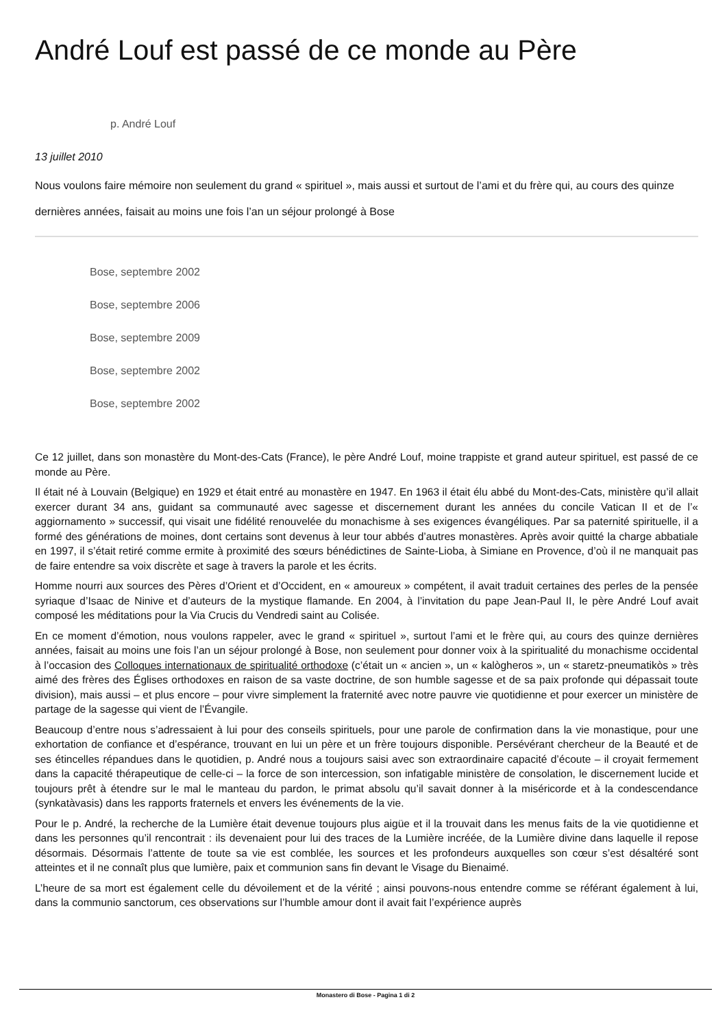André Louf est passé de ce monde au Père
p. André Louf
13 juillet 2010
Nous voulons faire mémoire non seulement du grand « spirituel », mais aussi et surtout de l’ami et du frère qui, au cours des quinze dernières années, faisait au moins une fois l’an un séjour prolongé à Bose
Bose, septembre 2002
Bose, septembre 2006
Bose, septembre 2009
Bose, septembre 2002
Bose, septembre 2002
Ce 12 juillet, dans son monastère du Mont-des-Cats (France), le père André Louf, moine trappiste et grand auteur spirituel, est passé de ce monde au Père.
Il était né à Louvain (Belgique) en 1929 et était entré au monastère en 1947. En 1963 il était élu abbé du Mont-des-Cats, ministère qu’il allait exercer durant 34 ans, guidant sa communauté avec sagesse et discernement durant les années du concile Vatican II et de l’« aggiornamento » successif, qui visait une fidélité renouvelée du monachisme à ses exigences évangéliques. Par sa paternité spirituelle, il a formé des générations de moines, dont certains sont devenus à leur tour abbés d’autres monastères. Après avoir quitté la charge abbatiale en 1997, il s’était retiré comme ermite à proximité des sœurs bénédictines de Sainte-Lioba, à Simiane en Provence, d’où il ne manquait pas de faire entendre sa voix discrète et sage à travers la parole et les écrits.
Homme nourri aux sources des Pères d’Orient et d’Occident, en « amoureux » compétent, il avait traduit certaines des perles de la pensée syriaque d’Isaac de Ninive et d’auteurs de la mystique flamande. En 2004, à l’invitation du pape Jean-Paul II, le père André Louf avait composé les méditations pour la Via Crucis du Vendredi saint au Colisée.
En ce moment d’émotion, nous voulons rappeler, avec le grand « spirituel », surtout l’ami et le frère qui, au cours des quinze dernières années, faisait au moins une fois l’an un séjour prolongé à Bose, non seulement pour donner voix à la spiritualité du monachisme occidental à l’occasion des Colloques internationaux de spiritualité orthodoxe (c’était un « ancien », un « kalògheros », un « staretz-pneumatikòs » très aimé des frères des Églises orthodoxes en raison de sa vaste doctrine, de son humble sagesse et de sa paix profonde qui dépassait toute division), mais aussi – et plus encore – pour vivre simplement la fraternité avec notre pauvre vie quotidienne et pour exercer un ministère de partage de la sagesse qui vient de l’Évangile.
Beaucoup d’entre nous s’adressaient à lui pour des conseils spirituels, pour une parole de confirmation dans la vie monastique, pour une exhortation de confiance et d’espérance, trouvant en lui un père et un frère toujours disponible. Persévérant chercheur de la Beauté et de ses étincelles répandues dans le quotidien, p. André nous a toujours saisi avec son extraordinaire capacité d’écoute – il croyait fermement dans la capacité thérapeutique de celle-ci – la force de son intercession, son infatigable ministère de consolation, le discernement lucide et toujours prêt à étendre sur le mal le manteau du pardon, le primat absolu qu’il savait donner à la miséricorde et à la condescendance (synkatàvasis) dans les rapports fraternels et envers les événements de la vie.
Pour le p. André, la recherche de la Lumière était devenue toujours plus aigüe et il la trouvait dans les menus faits de la vie quotidienne et dans les personnes qu’il rencontrait : ils devenaient pour lui des traces de la Lumière incréée, de la Lumière divine dans laquelle il repose désormais. Désormais l’attente de toute sa vie est comblée, les sources et les profondeurs auxquelles son cœur s’est désaltéré sont atteintes et il ne connaît plus que lumière, paix et communion sans fin devant le Visage du Bienaimé.
L’heure de sa mort est également celle du dévoilement et de la vérité ; ainsi pouvons-nous entendre comme se référant également à lui, dans la communio sanctorum, ces observations sur l’humble amour dont il avait fait l’expérience auprès
Monastero di Bose - Pagina 1 di 2